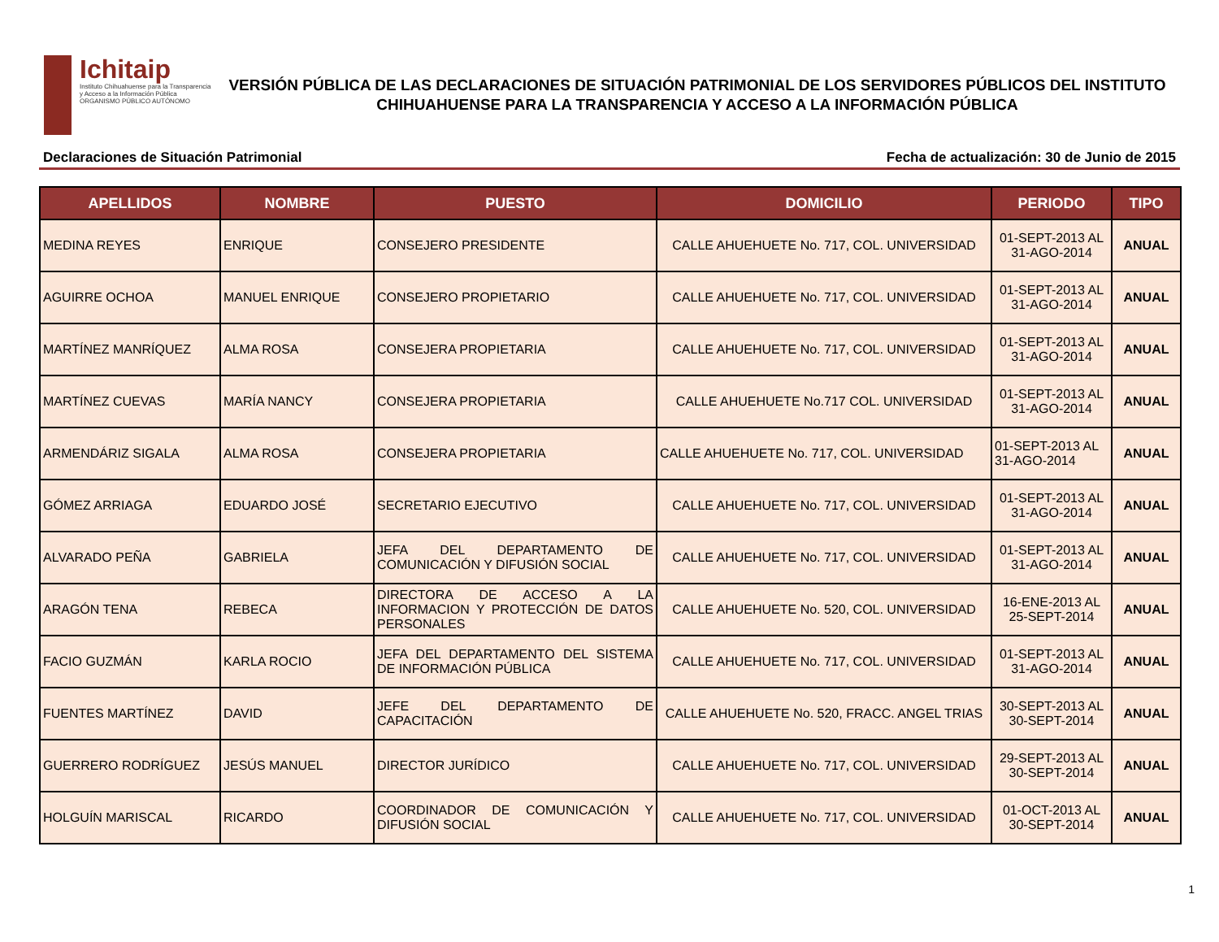Ichitaip
Instituto Chihuahuense para la Transparencia y Acceso a la Información Pública
ORGANISMO PÚBLICO AUTÓNOMO
VERSIÓN PÚBLICA DE LAS DECLARACIONES DE SITUACIÓN PATRIMONIAL DE LOS SERVIDORES PÚBLICOS DEL INSTITUTO
CHIHUAHUENSE PARA LA TRANSPARENCIA Y ACCESO A LA INFORMACIÓN PÚBLICA
Declaraciones de Situación Patrimonial Fecha de actualización: 30 de Junio de 2015
| APELLIDOS | NOMBRE | PUESTO | DOMICILIO | PERIODO | TIPO |
| --- | --- | --- | --- | --- | --- |
| MEDINA REYES | ENRIQUE | CONSEJERO PRESIDENTE | CALLE AHUEHUETE No. 717, COL. UNIVERSIDAD | 01-SEPT-2013 AL 31-AGO-2014 | ANUAL |
| AGUIRRE OCHOA | MANUEL ENRIQUE | CONSEJERO PROPIETARIO | CALLE AHUEHUETE No. 717, COL. UNIVERSIDAD | 01-SEPT-2013 AL 31-AGO-2014 | ANUAL |
| MARTÍNEZ MANRÍQUEZ | ALMA ROSA | CONSEJERA PROPIETARIA | CALLE AHUEHUETE No. 717, COL. UNIVERSIDAD | 01-SEPT-2013 AL 31-AGO-2014 | ANUAL |
| MARTÍNEZ CUEVAS | MARÍA NANCY | CONSEJERA PROPIETARIA | CALLE AHUEHUETE No.717 COL. UNIVERSIDAD | 01-SEPT-2013 AL 31-AGO-2014 | ANUAL |
| ARMENDÁRIZ SIGALA | ALMA ROSA | CONSEJERA PROPIETARIA | CALLE AHUEHUETE No. 717, COL. UNIVERSIDAD | 01-SEPT-2013 AL 31-AGO-2014 | ANUAL |
| GÓMEZ ARRIAGA | EDUARDO JOSÉ | SECRETARIO EJECUTIVO | CALLE AHUEHUETE No. 717, COL. UNIVERSIDAD | 01-SEPT-2013 AL 31-AGO-2014 | ANUAL |
| ALVARADO PEÑA | GABRIELA | JEFA DEL DEPARTAMENTO DE COMUNICACIÓN Y DIFUSIÓN SOCIAL | CALLE AHUEHUETE No. 717, COL. UNIVERSIDAD | 01-SEPT-2013 AL 31-AGO-2014 | ANUAL |
| ARAGÓN TENA | REBECA | DIRECTORA DE ACCESO A LA INFORMACION Y PROTECCIÓN DE DATOS PERSONALES | CALLE AHUEHUETE No. 520, COL. UNIVERSIDAD | 16-ENE-2013 AL 25-SEPT-2014 | ANUAL |
| FACIO GUZMÁN | KARLA ROCIO | JEFA DEL DEPARTAMENTO DEL SISTEMA DE INFORMACIÓN PÚBLICA | CALLE AHUEHUETE No. 717, COL. UNIVERSIDAD | 01-SEPT-2013 AL 31-AGO-2014 | ANUAL |
| FUENTES MARTÍNEZ | DAVID | JEFE DEL DEPARTAMENTO DE CAPACITACIÓN | CALLE AHUEHUETE No. 520, FRACC. ANGEL TRIAS | 30-SEPT-2013 AL 30-SEPT-2014 | ANUAL |
| GUERRERO RODRÍGUEZ | JESÚS MANUEL | DIRECTOR JURÍDICO | CALLE AHUEHUETE No. 717, COL. UNIVERSIDAD | 29-SEPT-2013 AL 30-SEPT-2014 | ANUAL |
| HOLGUÍN MARISCAL | RICARDO | COORDINADOR DE COMUNICACIÓN Y DIFUSIÓN SOCIAL | CALLE AHUEHUETE No. 717, COL. UNIVERSIDAD | 01-OCT-2013 AL 30-SEPT-2014 | ANUAL |
1